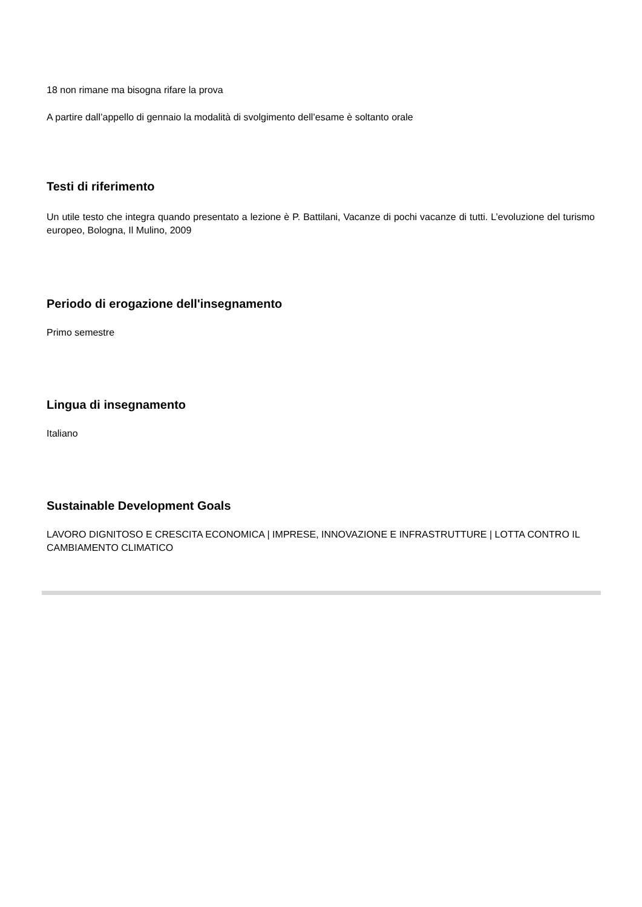18 non rimane ma bisogna rifare la prova
A partire dall’appello di gennaio la modalità di svolgimento dell’esame è soltanto orale
Testi di riferimento
Un utile testo che integra quando presentato a lezione è P. Battilani, Vacanze di pochi vacanze di tutti. L’evoluzione del turismo europeo, Bologna, Il Mulino, 2009
Periodo di erogazione dell'insegnamento
Primo semestre
Lingua di insegnamento
Italiano
Sustainable Development Goals
LAVORO DIGNITOSO E CRESCITA ECONOMICA | IMPRESE, INNOVAZIONE E INFRASTRUTTURE | LOTTA CONTRO IL CAMBIAMENTO CLIMATICO